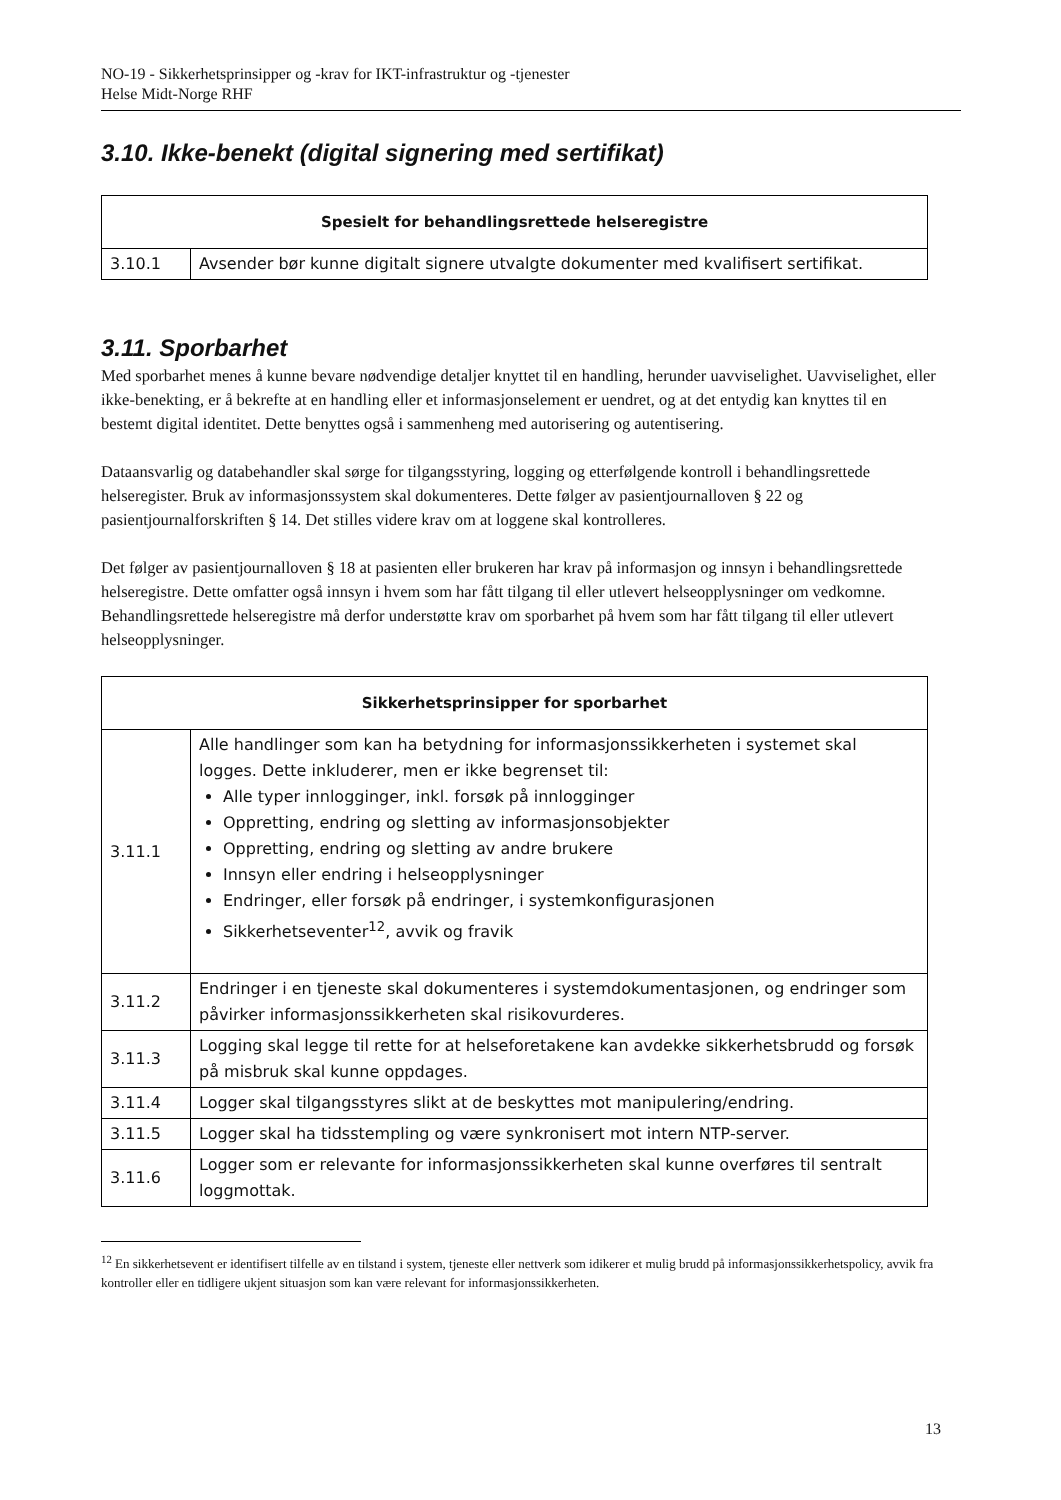NO-19 - Sikkerhetsprinsipper og -krav for IKT-infrastruktur og -tjenester
Helse Midt-Norge RHF
3.10. Ikke-benekt (digital signering med sertifikat)
| Spesielt for behandlingsrettede helseregistre | |
| --- | --- |
| 3.10.1 | Avsender bør kunne digitalt signere utvalgte dokumenter med kvalifisert sertifikat. |
3.11. Sporbarhet
Med sporbarhet menes å kunne bevare nødvendige detaljer knyttet til en handling, herunder uavviselighet. Uavviselighet, eller ikke-benekting, er å bekrefte at en handling eller et informasjonselement er uendret, og at det entydig kan knyttes til en bestemt digital identitet. Dette benyttes også i sammenheng med autorisering og autentisering.
Dataansvarlig og databehandler skal sørge for tilgangsstyring, logging og etterfølgende kontroll i behandlingsrettede helseregister. Bruk av informasjonssystem skal dokumenteres. Dette følger av pasientjournalloven § 22 og pasientjournalforskriften § 14. Det stilles videre krav om at loggene skal kontrolleres.
Det følger av pasientjournalloven § 18 at pasienten eller brukeren har krav på informasjon og innsyn i behandlingsrettede helseregistre. Dette omfatter også innsyn i hvem som har fått tilgang til eller utlevert helseopplysninger om vedkomne. Behandlingsrettede helseregistre må derfor understøtte krav om sporbarhet på hvem som har fått tilgang til eller utlevert helseopplysninger.
| Sikkerhetsprinsipper for sporbarhet | |
| --- | --- |
| 3.11.1 | Alle handlinger som kan ha betydning for informasjonssikkerheten i systemet skal logges. Dette inkluderer, men er ikke begrenset til: Alle typer innlogginger, inkl. forsøk på innlogginger Oppretting, endring og sletting av informasjonsobjekter Oppretting, endring og sletting av andre brukere Innsyn eller endring i helseopplysninger Endringer, eller forsøk på endringer, i systemkonfigurasjonen Sikkerhetseventer<sup>12</sup>, avvik og fravik |
| 3.11.2 | Endringer i en tjeneste skal dokumenteres i systemdokumentasjonen, og endringer som påvirker informasjonssikkerheten skal risikovurderes. |
| 3.11.3 | Logging skal legge til rette for at helseforetakene kan avdekke sikkerhetsbrudd og forsøk på misbruk skal kunne oppdages. |
| 3.11.4 | Logger skal tilgangsstyres slikt at de beskyttes mot manipulering/endring. |
| 3.11.5 | Logger skal ha tidsstempling og være synkronisert mot intern NTP-server. |
| 3.11.6 | Logger som er relevante for informasjonssikkerheten skal kunne overføres til sentralt loggmottak. |
<sup>12</sup> En sikkerhetsevent er identifisert tilfelle av en tilstand i system, tjeneste eller nettverk som idikerer et mulig brudd på informasjonssikkerhetspolicy, avvik fra kontroller eller en tidligere ukjent situasjon som kan være relevant for informasjonssikkerheten.
13